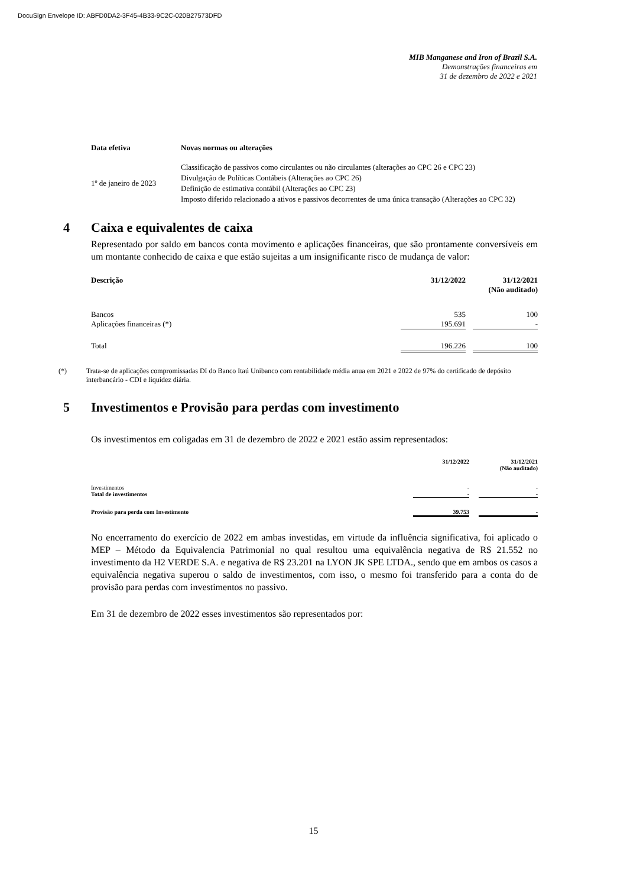DocuSign Envelope ID: ABFD0DA2-3F45-4B33-9C2C-020B27573DFD
MIB Manganese and Iron of Brazil S.A.
Demonstrações financeiras em
31 de dezembro de 2022 e 2021
| Data efetiva | Novas normas ou alterações |
| --- | --- |
| 1º de janeiro de 2023 | Classificação de passivos como circulantes ou não circulantes (alterações ao CPC 26 e CPC 23) Divulgação de Políticas Contábeis (Alterações ao CPC 26) Definição de estimativa contábil (Alterações ao CPC 23) Imposto diferido relacionado a ativos e passivos decorrentes de uma única transação (Alterações ao CPC 32) |
4 Caixa e equivalentes de caixa
Representado por saldo em bancos conta movimento e aplicações financeiras, que são prontamente conversíveis em um montante conhecido de caixa e que estão sujeitas a um insignificante risco de mudança de valor:
| Descrição | 31/12/2022 | | 31/12/2021 (Não auditado) |
| --- | --- | --- | --- |
| Bancos | 535 | | 100 |
| Aplicações financeiras (*) | 195.691 | | - |
| Total | 196.226 | | 100 |
(*) Trata-se de aplicações compromissadas DI do Banco Itaú Unibanco com rentabilidade média anua em 2021 e 2022 de 97% do certificado de depósito interbancário - CDI e liquidez diária.
5 Investimentos e Provisão para perdas com investimento
Os investimentos em coligadas em 31 de dezembro de 2022 e 2021 estão assim representados:
| | 31/12/2022 | | 31/12/2021 (Não auditado) |
| --- | --- | --- | --- |
| Investimentos | - | | - |
| Total de investimentos | - | | - |
| Provisão para perda com Investimento | 39.753 | | - |
No encerramento do exercício de 2022 em ambas investidas, em virtude da influência significativa, foi aplicado o MEP – Método da Equivalencia Patrimonial no qual resultou uma equivalência negativa de R$ 21.552 no investimento da H2 VERDE S.A. e negativa de R$ 23.201 na LYON JK SPE LTDA., sendo que em ambos os casos a equivalência negativa superou o saldo de investimentos, com isso, o mesmo foi transferido para a conta do de provisão para perdas com investimentos no passivo.
Em 31 de dezembro de 2022 esses investimentos são representados por:
15